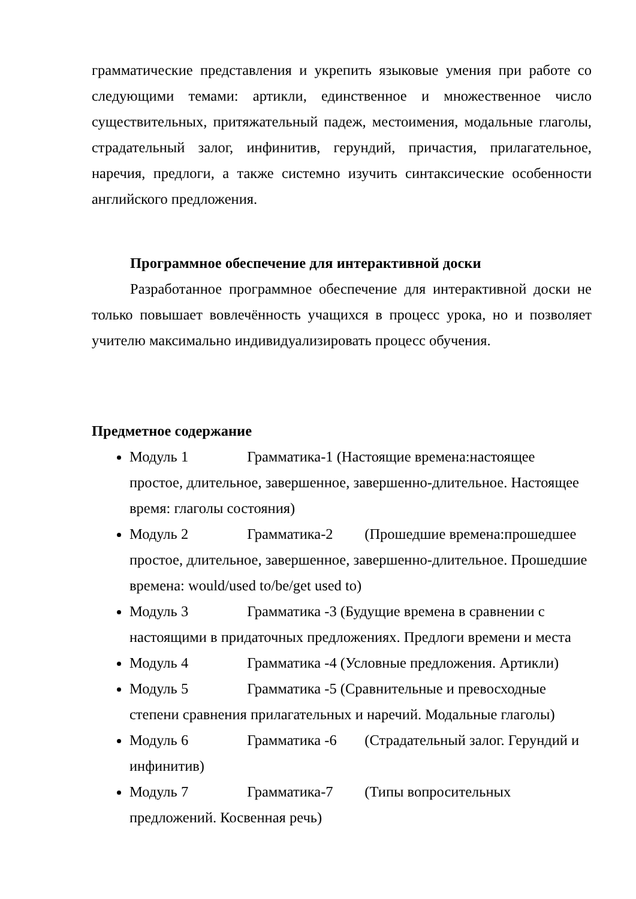грамматические представления и укрепить языковые умения при работе со следующими темами: артикли, единственное и множественное число существительных, притяжательный падеж, местоимения, модальные глаголы, страдательный залог, инфинитив, герундий, причастия, прилагательное, наречия, предлоги, а также системно изучить синтаксические особенности английского предложения.
Программное обеспечение для интерактивной доски
Разработанное программное обеспечение для интерактивной доски не только повышает вовлечённость учащихся в процесс урока, но и позволяет учителю максимально индивидуализировать процесс обучения.
Предметное содержание
Модуль 1 Грамматика-1 (Настоящие времена:настоящее простое, длительное, завершенное, завершенно-длительное. Настоящее время: глаголы состояния)
Модуль 2 Грамматика-2 (Прошедшие времена:прошедшее простое, длительное, завершенное, завершенно-длительное. Прошедшие времена: would/used to/be/get used to)
Модуль 3 Грамматика -3 (Будущие времена в сравнении с настоящими в придаточных предложениях. Предлоги времени и места
Модуль 4 Грамматика -4 (Условные предложения. Артикли)
Модуль 5 Грамматика -5 (Сравнительные и превосходные степени сравнения прилагательных и наречий. Модальные глаголы)
Модуль 6 Грамматика -6 (Страдательный залог. Герундий и инфинитив)
Модуль 7 Грамматика-7 (Типы вопросительных предложений. Косвенная речь)